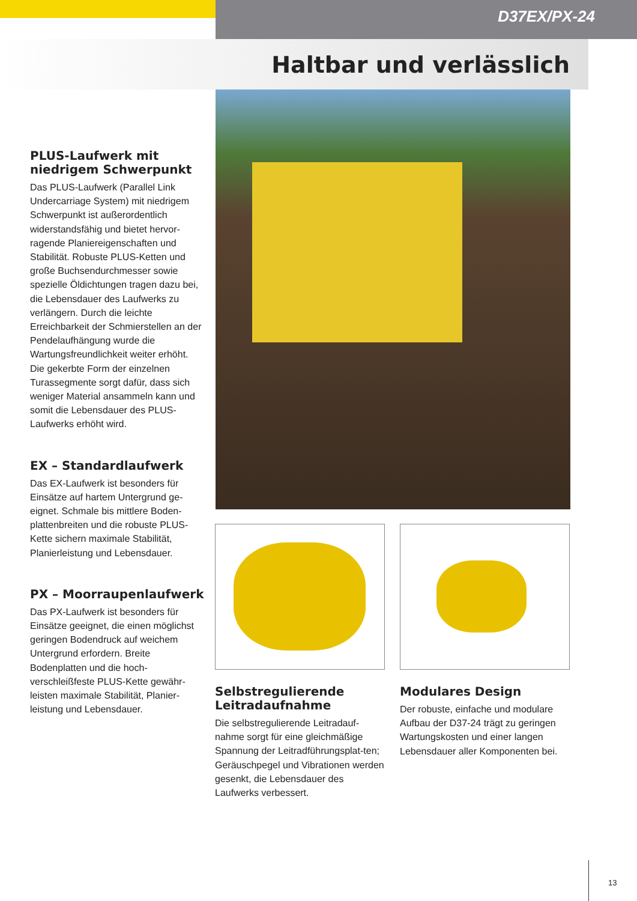D37EX/PX-24
Haltbar und verlässlich
PLUS-Laufwerk mit niedrigem Schwerpunkt
Das PLUS-Laufwerk (Parallel Link Undercarriage System) mit niedrigem Schwerpunkt ist außerordentlich widerstandsfähig und bietet hervor-ragende Planiereigenschaften und Stabilität. Robuste PLUS-Ketten und große Buchsendurchmesser sowie spezielle Öldichtungen tragen dazu bei, die Lebensdauer des Laufwerks zu verlängern. Durch die leichte Erreichbarkeit der Schmierstellen an der Pendelaufhängung wurde die Wartungsfreundlichkeit weiter erhöht. Die gekerbte Form der einzelnen Turassegmente sorgt dafür, dass sich weniger Material ansammeln kann und somit die Lebensdauer des PLUS-Laufwerks erhöht wird.
EX – Standardlaufwerk
Das EX-Laufwerk ist besonders für Einsätze auf hartem Untergrund ge-eignet. Schmale bis mittlere Boden-plattenbreiten und die robuste PLUS-Kette sichern maximale Stabilität, Planierleistung und Lebensdauer.
PX – Moorraupenlaufwerk
Das PX-Laufwerk ist besonders für Einsätze geeignet, die einen möglichst geringen Bodendruck auf weichem Untergrund erfordern. Breite Bodenplatten und die hoch-verschleißfeste PLUS-Kette gewähr-leisten maximale Stabilität, Planier-leistung und Lebensdauer.
Selbstregulierende Leitradaufnahme
Die selbstregulierende Leitradauf-nahme sorgt für eine gleichmäßige Spannung der Leitradführungsplat-ten; Geräuschpegel und Vibrationen werden gesenkt, die Lebensdauer des Laufwerks verbessert.
Modulares Design
Der robuste, einfache und modulare Aufbau der D37-24 trägt zu geringen Wartungskosten und einer langen Lebensdauer aller Komponenten bei.
13